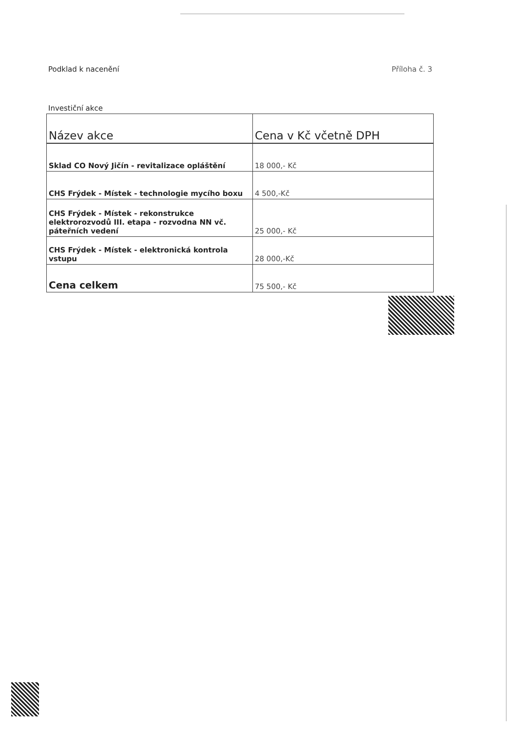Podklad k nacenění Příloha č. 3
Investiční akce
| Název akce | Cena v Kč včetně DPH |
| --- | --- |
| Sklad CO Nový Jičín - revitalizace opláštění | 18 000,- Kč |
| CHS Frýdek - Místek - technologie mycího boxu | 4 500,-Kč |
| CHS Frýdek - Místek - rekonstrukce elektrorozvodů III. etapa - rozvodna NN vč. páteřních vedení | 25 000,- Kč |
| CHS Frýdek - Místek - elektronická kontrola vstupu | 28 000,-Kč |
| Cena celkem | 75 500,- Kč |